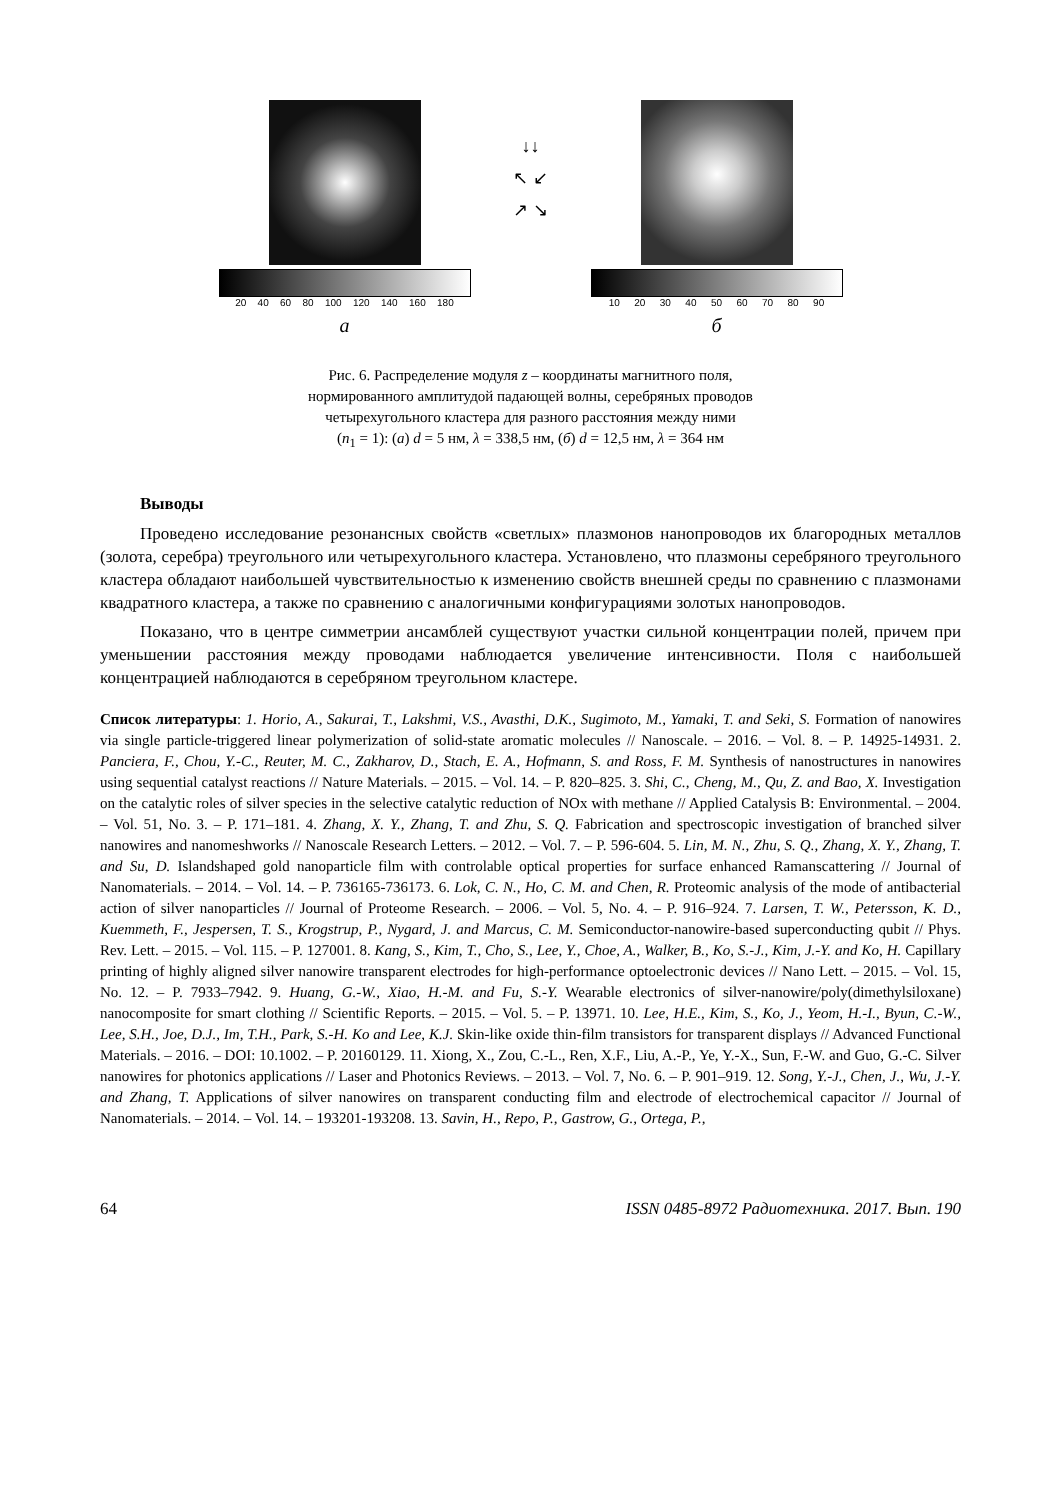20 40 60 80 100 120 140 160 180
а
↓↓
↖ ↙
↗ ↘
10 20 30 40 50 60 70 80 90
б
Рис. 6. Распределение модуля z – координаты магнитного поля,
нормированного амплитудой падающей волны, серебряных проводов
четырехугольного кластера для разного расстояния между ними
(n<sub>1</sub> = 1): (а) d = 5 нм, λ = 338,5 нм, (б) d = 12,5 нм, λ = 364 нм
Выводы
Проведено исследование резонансных свойств «светлых» плазмонов нанопроводов их благородных металлов (золота, серебра) треугольного или четырехугольного кластера. Установлено, что плазмоны серебряного треугольного кластера обладают наибольшей чувствительностью к изменению свойств внешней среды по сравнению с плазмонами квадратного кластера, а также по сравнению с аналогичными конфигурациями золотых нанопроводов.
Показано, что в центре симметрии ансамблей существуют участки сильной концентрации полей, причем при уменьшении расстояния между проводами наблюдается увеличение интенсивности. Поля с наибольшей концентрацией наблюдаются в серебряном треугольном кластере.
Список литературы: 1. Horio, A., Sakurai, T., Lakshmi, V.S., Avasthi, D.K., Sugimoto, M., Yamaki, T. and Seki, S. Formation of nanowires via single particle-triggered linear polymerization of solid-state aromatic molecules // Nanoscale. – 2016. – Vol. 8. – P. 14925-14931. 2. Panciera, F., Chou, Y.-C., Reuter, M. C., Zakharov, D., Stach, E. A., Hofmann, S. and Ross, F. M. Synthesis of nanostructures in nanowires using sequential catalyst reactions // Nature Materials. – 2015. – Vol. 14. – P. 820–825. 3. Shi, C., Cheng, M., Qu, Z. and Bao, X. Investigation on the catalytic roles of silver species in the selective catalytic reduction of NOx with methane // Applied Catalysis B: Environmental. – 2004. – Vol. 51, No. 3. – P. 171–181. 4. Zhang, X. Y., Zhang, T. and Zhu, S. Q. Fabrication and spectroscopic investigation of branched silver nanowires and nanomeshworks // Nanoscale Research Letters. – 2012. – Vol. 7. – P. 596-604. 5. Lin, M. N., Zhu, S. Q., Zhang, X. Y., Zhang, T. and Su, D. Islandshaped gold nanoparticle film with controlable optical properties for surface enhanced Ramanscattering // Journal of Nanomaterials. – 2014. – Vol. 14. – P. 736165-736173. 6. Lok, C. N., Ho, C. M. and Chen, R. Proteomic analysis of the mode of antibacterial action of silver nanoparticles // Journal of Proteome Research. – 2006. – Vol. 5, No. 4. – P. 916–924. 7. Larsen, T. W., Petersson, K. D., Kuemmeth, F., Jespersen, T. S., Krogstrup, P., Nygard, J. and Marcus, C. M. Semiconductor-nanowire-based superconducting qubit // Phys. Rev. Lett. – 2015. – Vol. 115. – P. 127001. 8. Kang, S., Kim, T., Cho, S., Lee, Y., Choe, A., Walker, B., Ko, S.-J., Kim, J.-Y. and Ko, H. Capillary printing of highly aligned silver nanowire transparent electrodes for high-performance optoelectronic devices // Nano Lett. – 2015. – Vol. 15, No. 12. – P. 7933–7942. 9. Huang, G.-W., Xiao, H.-M. and Fu, S.-Y. Wearable electronics of silver-nanowire/poly(dimethylsiloxane) nanocomposite for smart clothing // Scientific Reports. – 2015. – Vol. 5. – P. 13971. 10. Lee, H.E., Kim, S., Ko, J., Yeom, H.-I., Byun, C.-W., Lee, S.H., Joe, D.J., Im, T.H., Park, S.-H. Ko and Lee, K.J. Skin-like oxide thin-film transistors for transparent displays // Advanced Functional Materials. – 2016. – DOI: 10.1002. – P. 20160129. 11. Xiong, X., Zou, C.-L., Ren, X.F., Liu, A.-P., Ye, Y.-X., Sun, F.-W. and Guo, G.-C. Silver nanowires for photonics applications // Laser and Photonics Reviews. – 2013. – Vol. 7, No. 6. – P. 901–919. 12. Song, Y.-J., Chen, J., Wu, J.-Y. and Zhang, T. Applications of silver nanowires on transparent conducting film and electrode of electrochemical capacitor // Journal of Nanomaterials. – 2014. – Vol. 14. – 193201-193208. 13. Savin, H., Repo, P., Gastrow, G., Ortega, P.,
64 ISSN 0485-8972 Радиотехника. 2017. Вып. 190